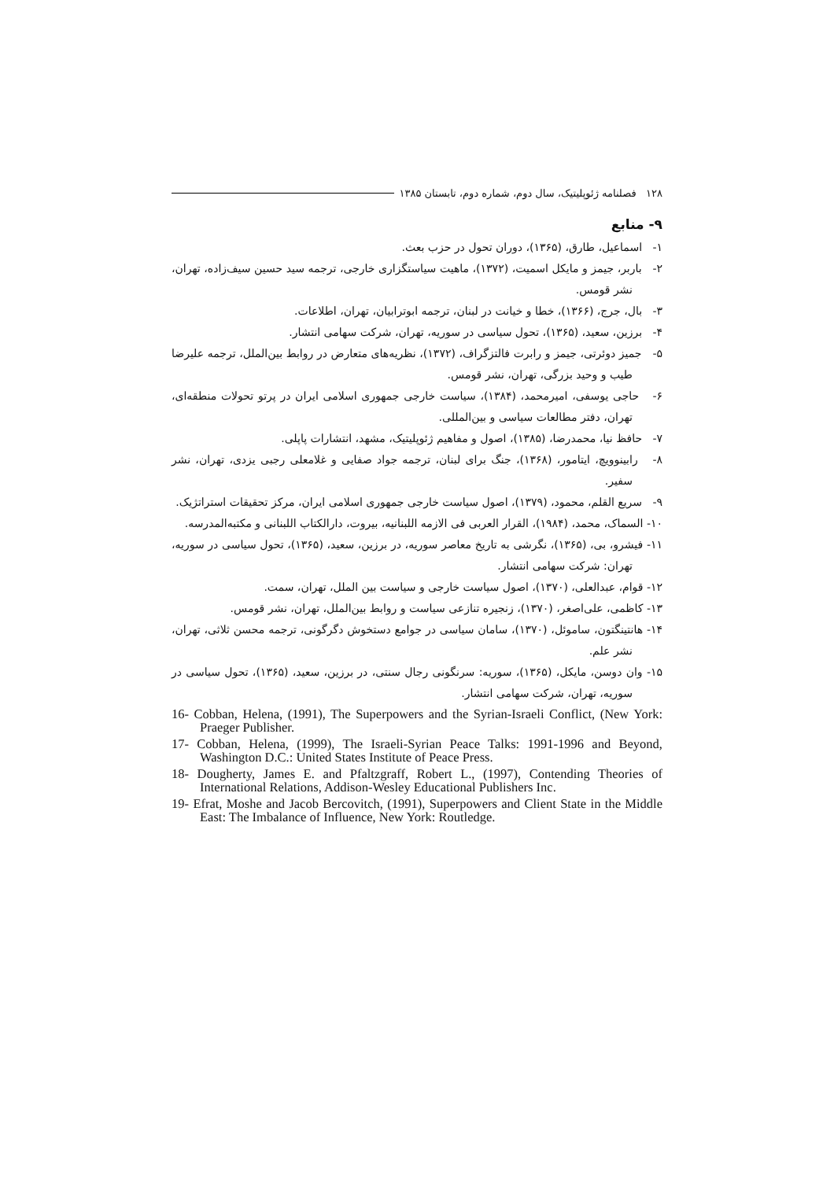۱۲۸ فصلنامه ژئوپلیتیک، سال دوم، شماره دوم، تابستان ۱۳۸۵
۹- منابع
۱- اسماعیل، طارق، (۱۳۶۵)، دوران تحول در حزب بعث.
۲- باربر، جیمز و مایکل اسمیت، (۱۳۷۲)، ماهیت سیاستگزاری خارجی، ترجمه سید حسین سیف‌زاده، تهران، نشر قومس.
۳- بال، جرج، (۱۳۶۶)، خطا و خیانت در لبنان، ترجمه ابوترابیان، تهران، اطلاعات.
۴- برزین، سعید، (۱۳۶۵)، تحول سیاسی در سوریه، تهران، شرکت سهامی انتشار.
۵- جمیز دوئرتی، جیمز و رابرت فالتزگراف، (۱۳۷۲)، نظریه‌های متعارض در روابط بین‌الملل، ترجمه علیرضا طیب و وحید بزرگی، تهران، نشر قومس.
۶- حاجی یوسفی، امیرمحمد، (۱۳۸۴)، سیاست خارجی جمهوری اسلامی ایران در پرتو تحولات منطقه‌ای، تهران، دفتر مطالعات سیاسی و بین‌المللی.
۷- حافظ نیا، محمدرضا، (۱۳۸۵)، اصول و مفاهیم ژئوپلیتیک، مشهد، انتشارات پاپلی.
۸- رابینوویچ، ایتامور، (۱۳۶۸)، جنگ برای لبنان، ترجمه جواد صفایی و غلامعلی رجبی یزدی، تهران، نشر سفیر.
۹- سریع القلم، محمود، (۱۳۷۹)، اصول سیاست خارجی جمهوری اسلامی ایران، مرکز تحقیقات استراتژیک.
۱۰- السماک، محمد، (۱۹۸۴)، القرار العربی فی الازمه اللبنانیه، بیروت، دارالکتاب اللبنانی و مکتبه‌المدرسه.
۱۱- فیشرو، بی، (۱۳۶۵)، نگرشی به تاریخ معاصر سوریه، در برزین، سعید، (۱۳۶۵)، تحول سیاسی در سوریه، تهران: شرکت سهامی انتشار.
۱۲- قوام، عبدالعلی، (۱۳۷۰)، اصول سیاست خارجی و سیاست بین الملل، تهران، سمت.
۱۳- کاظمی، علی‌اصغر، (۱۳۷۰)، زنجیره تنازعی سیاست و روابط بین‌الملل، تهران، نشر قومس.
۱۴- هانتینگتون، ساموئل، (۱۳۷۰)، سامان سیاسی در جوامع دستخوش دگرگونی، ترجمه محسن ثلاثی، تهران، نشر علم.
۱۵- وان دوسن، مایکل، (۱۳۶۵)، سوریه: سرنگونی رجال سنتی، در برزین، سعید، (۱۳۶۵)، تحول سیاسی در سوریه، تهران، شرکت سهامی انتشار.
16- Cobban, Helena, (1991), The Superpowers and the Syrian-Israeli Conflict, (New York: Praeger Publisher.
17- Cobban, Helena, (1999), The Israeli-Syrian Peace Talks: 1991-1996 and Beyond, Washington D.C.: United States Institute of Peace Press.
18- Dougherty, James E. and Pfaltzgraff, Robert L., (1997), Contending Theories of International Relations, Addison-Wesley Educational Publishers Inc.
19- Efrat, Moshe and Jacob Bercovitch, (1991), Superpowers and Client State in the Middle East: The Imbalance of Influence, New York: Routledge.